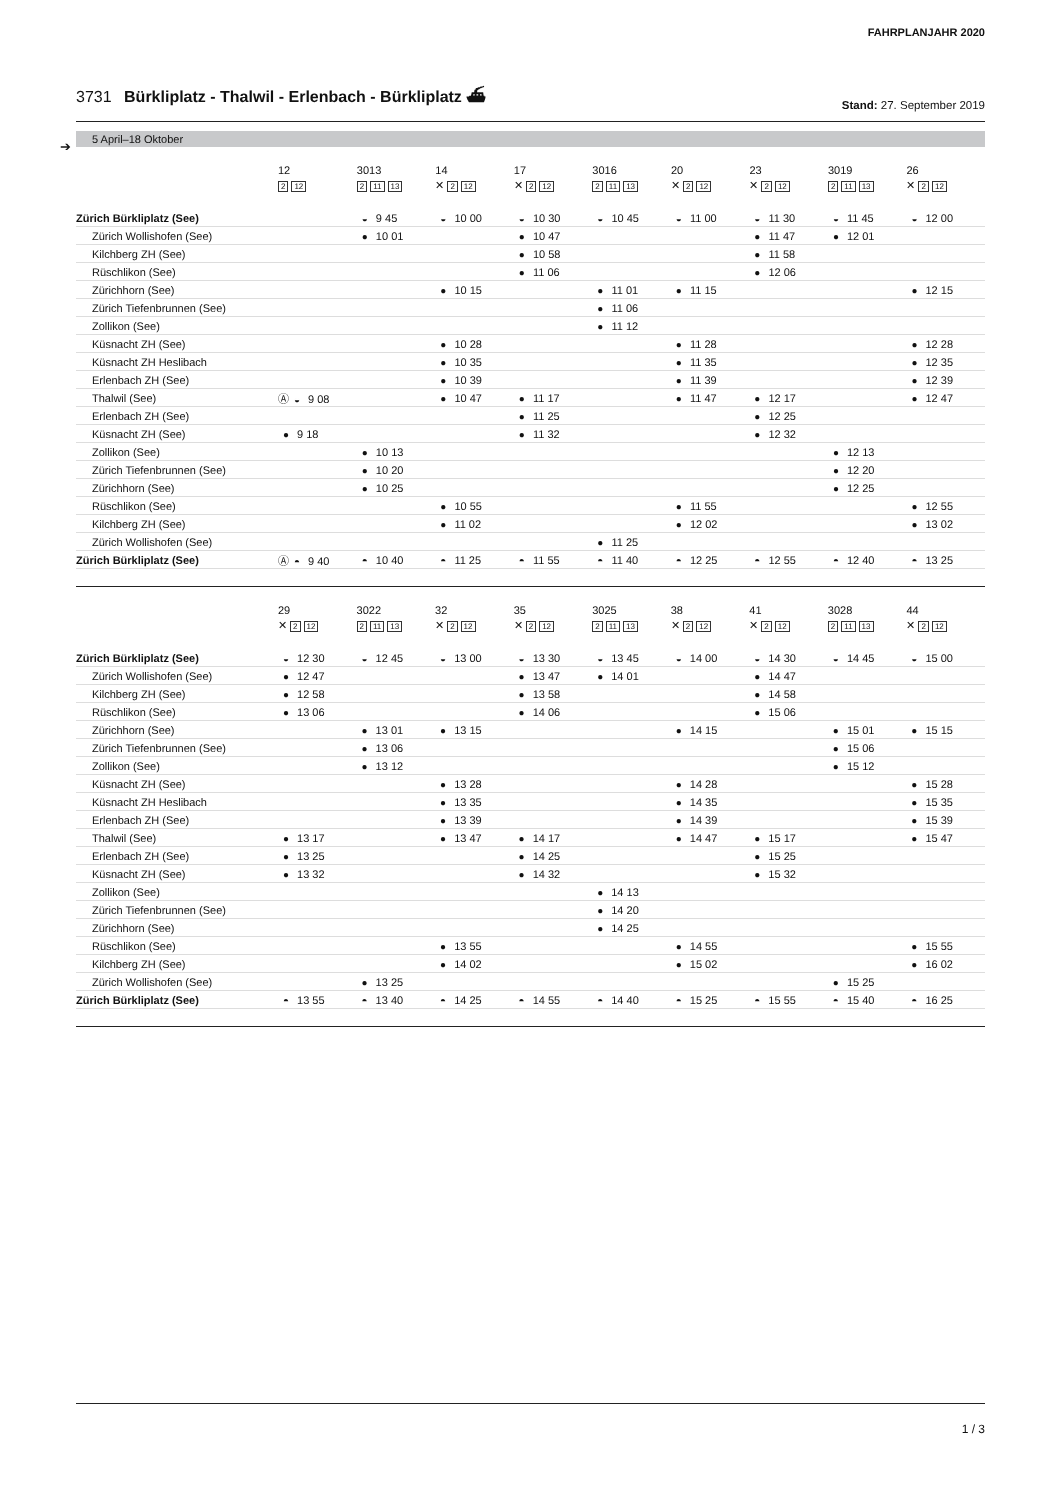FAHRPLANJAHR 2020
3731 Bürkliplatz - Thalwil - Erlenbach - Bürkliplatz ⛴
Stand: 27. September 2019
5 April–18 Oktober
➔
| | 12 2 12 | 3013 2 11 13 | 14 ✕ 2 12 | 17 ✕ 2 12 | 3016 2 11 13 | 20 ✕ 2 12 | 23 ✕ 2 12 | 3019 2 11 13 | 26 ✕ 2 12 |
| --- | --- | --- | --- | --- | --- | --- | --- | --- | --- |
| Zürich Bürkliplatz (See) | | ◒ 9 45 | ◒ 10 00 | ◒ 10 30 | ◒ 10 45 | ◒ 11 00 | ◒ 11 30 | ◒ 11 45 | ◒ 12 00 |
| Zürich Wollishofen (See) | | ● 10 01 | | ● 10 47 | | | ● 11 47 | ● 12 01 | |
| Kilchberg ZH (See) | | | | ● 10 58 | | | ● 11 58 | | |
| Rüschlikon (See) | | | | ● 11 06 | | | ● 12 06 | | |
| Zürichhorn (See) | | | ● 10 15 | | ● 11 01 | ● 11 15 | | | ● 12 15 |
| Zürich Tiefenbrunnen (See) | | | | | ● 11 06 | | | | |
| Zollikon (See) | | | | | ● 11 12 | | | | |
| Küsnacht ZH (See) | | | ● 10 28 | | | ● 11 28 | | | ● 12 28 |
| Küsnacht ZH Heslibach | | | ● 10 35 | | | ● 11 35 | | | ● 12 35 |
| Erlenbach ZH (See) | | | ● 10 39 | | | ● 11 39 | | | ● 12 39 |
| Thalwil (See) | Ⓐ ◒ 9 08 | | ● 10 47 | ● 11 17 | | ● 11 47 | ● 12 17 | | ● 12 47 |
| Erlenbach ZH (See) | | | | ● 11 25 | | | ● 12 25 | | |
| Küsnacht ZH (See) | ● 9 18 | | | ● 11 32 | | | ● 12 32 | | |
| Zollikon (See) | | ● 10 13 | | | | | | ● 12 13 | |
| Zürich Tiefenbrunnen (See) | | ● 10 20 | | | | | | ● 12 20 | |
| Zürichhorn (See) | | ● 10 25 | | | | | | ● 12 25 | |
| Rüschlikon (See) | | | ● 10 55 | | | ● 11 55 | | | ● 12 55 |
| Kilchberg ZH (See) | | | ● 11 02 | | | ● 12 02 | | | ● 13 02 |
| Zürich Wollishofen (See) | | | | | ● 11 25 | | | | |
| Zürich Bürkliplatz (See) | Ⓐ ◓ 9 40 | ◓ 10 40 | ◓ 11 25 | ◓ 11 55 | ◓ 11 40 | ◓ 12 25 | ◓ 12 55 | ◓ 12 40 | ◓ 13 25 |
| | 29 ✕ 2 12 | 3022 2 11 13 | 32 ✕ 2 12 | 35 ✕ 2 12 | 3025 2 11 13 | 38 ✕ 2 12 | 41 ✕ 2 12 | 3028 2 11 13 | 44 ✕ 2 12 |
| --- | --- | --- | --- | --- | --- | --- | --- | --- | --- |
| Zürich Bürkliplatz (See) | ◒ 12 30 | ◒ 12 45 | ◒ 13 00 | ◒ 13 30 | ◒ 13 45 | ◒ 14 00 | ◒ 14 30 | ◒ 14 45 | ◒ 15 00 |
| Zürich Wollishofen (See) | ● 12 47 | | | ● 13 47 | ● 14 01 | | ● 14 47 | | |
| Kilchberg ZH (See) | ● 12 58 | | | ● 13 58 | | | ● 14 58 | | |
| Rüschlikon (See) | ● 13 06 | | | ● 14 06 | | | ● 15 06 | | |
| Zürichhorn (See) | | ● 13 01 | ● 13 15 | | | ● 14 15 | | ● 15 01 | ● 15 15 |
| Zürich Tiefenbrunnen (See) | | ● 13 06 | | | | | | ● 15 06 | |
| Zollikon (See) | | ● 13 12 | | | | | | ● 15 12 | |
| Küsnacht ZH (See) | | | ● 13 28 | | | ● 14 28 | | | ● 15 28 |
| Küsnacht ZH Heslibach | | | ● 13 35 | | | ● 14 35 | | | ● 15 35 |
| Erlenbach ZH (See) | | | ● 13 39 | | | ● 14 39 | | | ● 15 39 |
| Thalwil (See) | ● 13 17 | | ● 13 47 | ● 14 17 | | ● 14 47 | ● 15 17 | | ● 15 47 |
| Erlenbach ZH (See) | ● 13 25 | | | ● 14 25 | | | ● 15 25 | | |
| Küsnacht ZH (See) | ● 13 32 | | | ● 14 32 | | | ● 15 32 | | |
| Zollikon (See) | | | | | ● 14 13 | | | | |
| Zürich Tiefenbrunnen (See) | | | | | ● 14 20 | | | | |
| Zürichhorn (See) | | | | | ● 14 25 | | | | |
| Rüschlikon (See) | | | ● 13 55 | | | ● 14 55 | | | ● 15 55 |
| Kilchberg ZH (See) | | | ● 14 02 | | | ● 15 02 | | | ● 16 02 |
| Zürich Wollishofen (See) | | ● 13 25 | | | | | | ● 15 25 | |
| Zürich Bürkliplatz (See) | ◓ 13 55 | ◓ 13 40 | ◓ 14 25 | ◓ 14 55 | ◓ 14 40 | ◓ 15 25 | ◓ 15 55 | ◓ 15 40 | ◓ 16 25 |
1 / 3